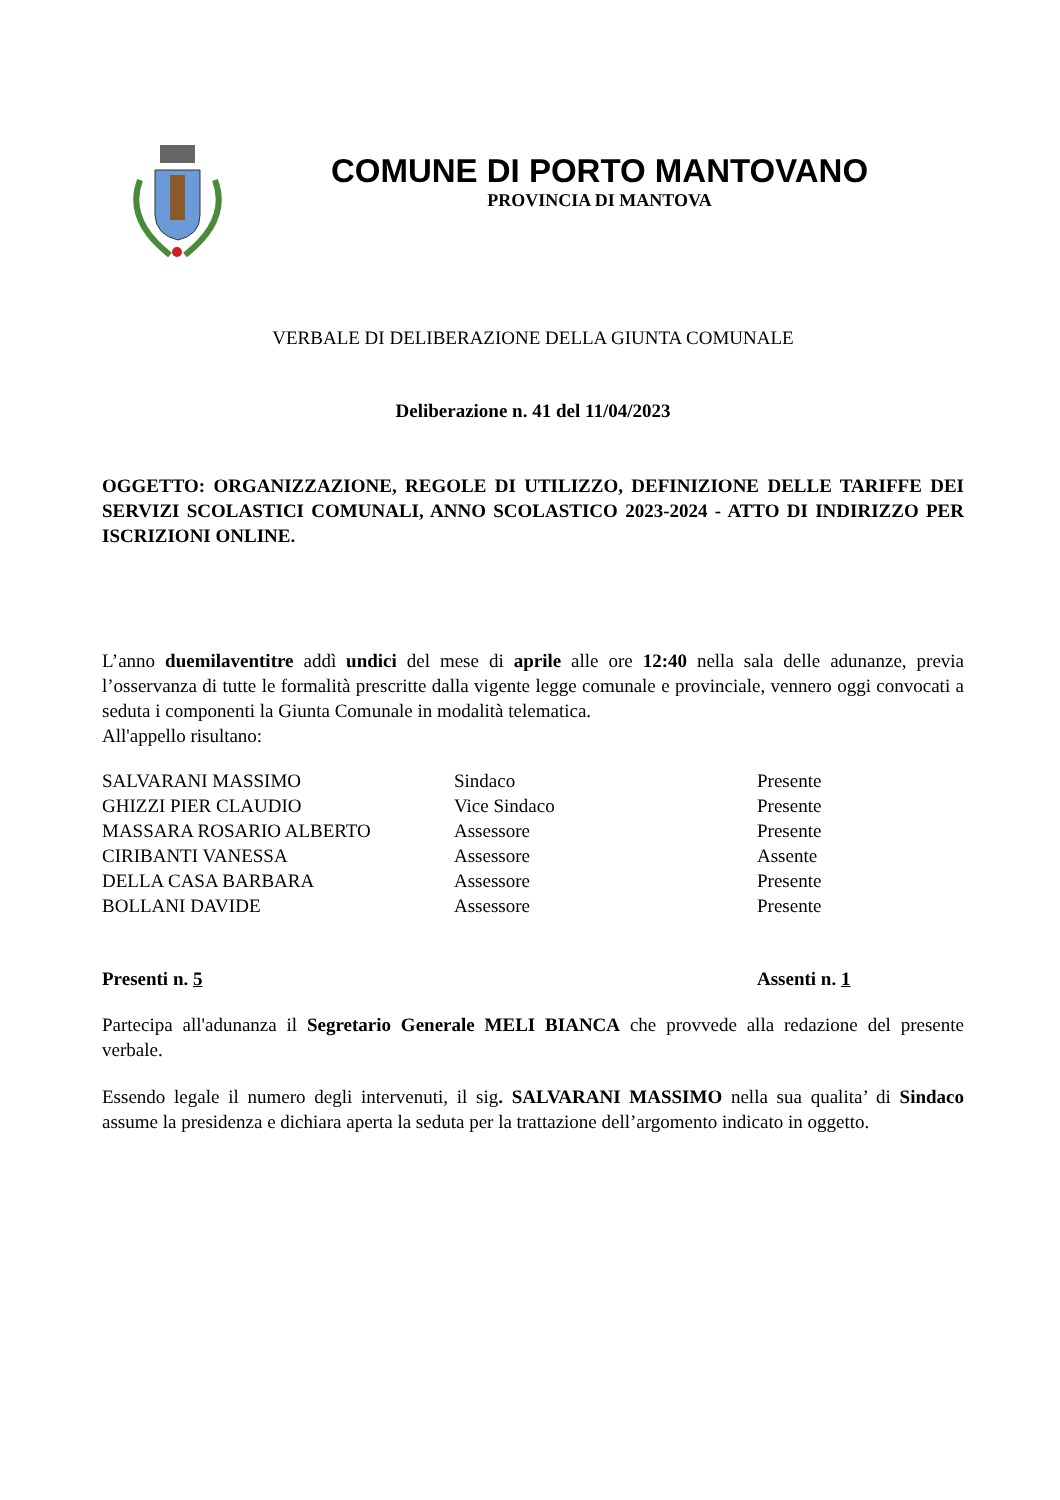COMUNE DI PORTO MANTOVANO
PROVINCIA DI MANTOVA
VERBALE DI DELIBERAZIONE DELLA GIUNTA COMUNALE
Deliberazione n. 41 del 11/04/2023
OGGETTO: ORGANIZZAZIONE, REGOLE DI UTILIZZO, DEFINIZIONE DELLE TARIFFE DEI SERVIZI SCOLASTICI COMUNALI, ANNO SCOLASTICO 2023-2024 - ATTO DI INDIRIZZO PER ISCRIZIONI ONLINE.
L’anno duemilaventitre addì undici del mese di aprile alle ore 12:40 nella sala delle adunanze, previa l’osservanza di tutte le formalità prescritte dalla vigente legge comunale e provinciale, vennero oggi convocati a seduta i componenti la Giunta Comunale in modalità telematica.
All'appello risultano:
| SALVARANI MASSIMO | Sindaco | Presente |
| GHIZZI PIER CLAUDIO | Vice Sindaco | Presente |
| MASSARA ROSARIO ALBERTO | Assessore | Presente |
| CIRIBANTI VANESSA | Assessore | Assente |
| DELLA CASA BARBARA | Assessore | Presente |
| BOLLANI DAVIDE | Assessore | Presente |
Presenti n. 5 Assenti n. 1
Partecipa all'adunanza il Segretario Generale MELI BIANCA che provvede alla redazione del presente verbale.
Essendo legale il numero degli intervenuti, il sig. SALVARANI MASSIMO nella sua qualita’ di Sindaco assume la presidenza e dichiara aperta la seduta per la trattazione dell’argomento indicato in oggetto.